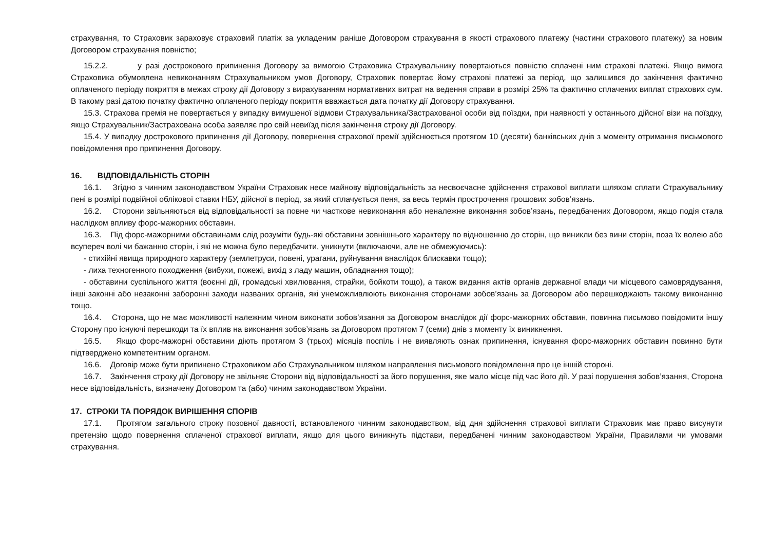страхування, то Страховик зараховує страховий платіж за укладеним раніше Договором страхування в якості страхового платежу (частини страхового платежу) за новим Договором страхування повністю;
15.2.2. у разі дострокового припинення Договору за вимогою Страховика Страхувальнику повертаються повністю сплачені ним страхові платежі. Якщо вимога Страховика обумовлена невиконанням Страхувальником умов Договору, Страховик повертає йому страхові платежі за період, що залишився до закінчення фактично оплаченого періоду покриття в межах строку дії Договору з вирахуванням нормативних витрат на ведення справи в розмірі 25% та фактично сплачених виплат страхових сум. В такому разі датою початку фактично оплаченого періоду покриття вважається дата початку дії Договору страхування.
15.3. Страхова премія не повертається у випадку вимушеної відмови Страхувальника/Застрахованої особи від поїздки, при наявності у останнього дійсної візи на поїздку, якщо Страхувальник/Застрахована особа заявляє про свій невиїзд після закінчення строку дії Договору.
15.4. У випадку дострокового припинення дії Договору, повернення страхової премії здійснюється протягом 10 (десяти) банківських днів з моменту отримання письмового повідомлення про припинення Договору.
16. ВІДПОВІДАЛЬНІСТЬ СТОРІН
16.1. Згідно з чинним законодавством України Страховик несе майнову відповідальність за несвоєчасне здійснення страхової виплати шляхом сплати Страхувальнику пені в розмірі подвійної облікової ставки НБУ, дійсної в період, за який сплачується пеня, за весь термін прострочення грошових зобов’язань.
16.2. Сторони звільняються від відповідальності за повне чи часткове невиконання або неналежне виконання зобов’язань, передбачених Договором, якщо подія стала наслідком впливу форс-мажорних обставин.
16.3. Під форс-мажорними обставинами слід розуміти будь-які обставини зовнішнього характеру по відношенню до сторін, що виникли без вини сторін, поза їх волею або всупереч волі чи бажанню сторін, і які не можна було передбачити, уникнути (включаючи, але не обмежуючись):
- стихійні явища природного характеру (землетруси, повені, урагани, руйнування внаслідок блискавки тощо);
- лиха техногенного походження (вибухи, пожежі, вихід з ладу машин, обладнання тощо);
- обставини суспільного життя (воєнні дії, громадські хвилювання, страйки, бойкоти тощо), а також видання актів органів державної влади чи місцевого самоврядування, інші законні або незаконні заборонні заходи названих органів, які унеможливлюють виконання сторонами зобов’язань за Договором або перешкоджають такому виконанню тощо.
16.4. Сторона, що не має можливості належним чином виконати зобов’язання за Договором внаслідок дії форс-мажорних обставин, повинна письмово повідомити іншу Сторону про існуючі перешкоди та їх вплив на виконання зобов’язань за Договором протягом 7 (семи) днів з моменту їх виникнення.
16.5. Якщо форс-мажорні обставини діють протягом 3 (трьох) місяців поспіль і не виявляють ознак припинення, існування форс-мажорних обставин повинно бути підтверджено компетентним органом.
16.6. Договір може бути припинено Страховиком або Страхувальником шляхом направлення письмового повідомлення про це іншій стороні.
16.7. Закінчення строку дії Договору не звільняє Сторони від відповідальності за його порушення, яке мало місце під час його дії. У разі порушення зобов’язання, Сторона несе відповідальність, визначену Договором та (або) чиним законодавством України.
17. СТРОКИ ТА ПОРЯДОК ВИРІШЕННЯ СПОРІВ
17.1. Протягом загального строку позовної давності, встановленого чинним законодавством, від дня здійснення страхової виплати Страховик має право висунути претензію щодо повернення сплаченої страхової виплати, якщо для цього виникнуть підстави, передбачені чинним законодавством України, Правилами чи умовами страхування.